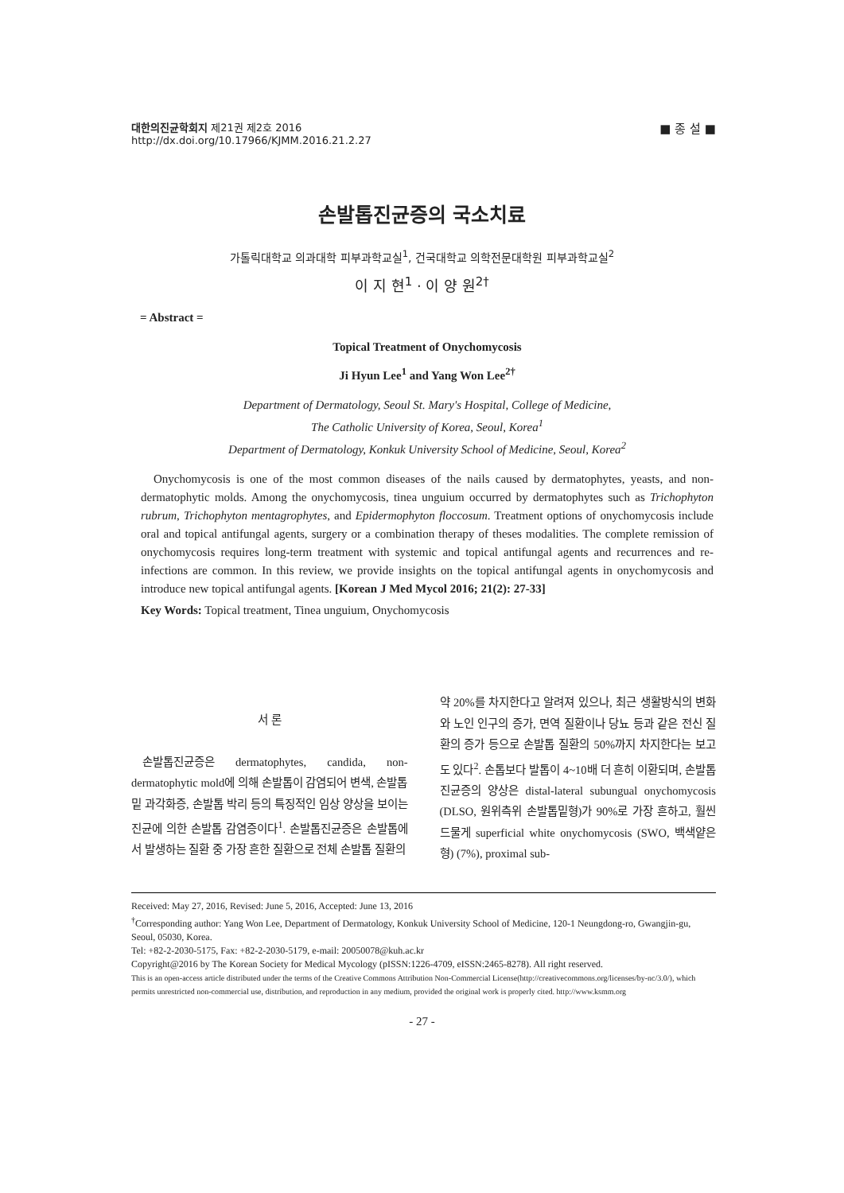■ 종 설 ■ 대한의진균학회지 제21권 제2호 2016
http://dx.doi.org/10.17966/KJMM.2016.21.2.27
손발톱진균증의 국소치료
가톨릭대학교 의과대학 피부과학교실<sup>1</sup>, 건국대학교 의학전문대학원 피부과학교실<sup>2</sup>
이 지 현<sup>1</sup> · 이 양 원<sup>2†</sup>
= Abstract =
Topical Treatment of Onychomycosis
Ji Hyun Lee<sup>1</sup> and Yang Won Lee<sup>2†</sup>
Department of Dermatology, Seoul St. Mary's Hospital, College of Medicine,
The Catholic University of Korea, Seoul, Korea<sup>1</sup>
Department of Dermatology, Konkuk University School of Medicine, Seoul, Korea<sup>2</sup>
Onychomycosis is one of the most common diseases of the nails caused by dermatophytes, yeasts, and non-dermatophytic molds. Among the onychomycosis, tinea unguium occurred by dermatophytes such as Trichophyton rubrum, Trichophyton mentagrophytes, and Epidermophyton floccosum. Treatment options of onychomycosis include oral and topical antifungal agents, surgery or a combination therapy of theses modalities. The complete remission of onychomycosis requires long-term treatment with systemic and topical antifungal agents and recurrences and re-infections are common. In this review, we provide insights on the topical antifungal agents in onychomycosis and introduce new topical antifungal agents. [Korean J Med Mycol 2016; 21(2): 27-33]
Key Words: Topical treatment, Tinea unguium, Onychomycosis
서 론
손발톱진균증은 dermatophytes, candida, non-dermatophytic mold에 의해 손발톱이 감염되어 변색, 손발톱밑 과각화증, 손발톱 박리 등의 특징적인 임상 양상을 보이는 진균에 의한 손발톱 감염증이다<sup>1</sup>. 손발톱진균증은 손발톱에서 발생하는 질환 중 가장 흔한 질환으로 전체 손발톱 질환의
약 20%를 차지한다고 알려져 있으나, 최근 생활방식의 변화와 노인 인구의 증가, 면역 질환이나 당뇨 등과 같은 전신 질환의 증가 등으로 손발톱 질환의 50%까지 차지한다는 보고도 있다<sup>2</sup>. 손톱보다 발톱이 4~10배 더 흔히 이환되며, 손발톱진균증의 양상은 distal-lateral subungual onychomycosis (DLSO, 원위측위 손발톱밑형)가 90%로 가장 흔하고, 훨씬 드물게 superficial white onychomycosis (SWO, 백색얕은형) (7%), proximal sub-
Received: May 27, 2016, Revised: June 5, 2016, Accepted: June 13, 2016
<sup>†</sup> Corresponding author: Yang Won Lee, Department of Dermatology, Konkuk University School of Medicine, 120-1 Neungdong-ro, Gwangjin-gu, Seoul, 05030, Korea.
Tel: +82-2-2030-5175, Fax: +82-2-2030-5179, e-mail: 20050078@kuh.ac.kr
Copyright@2016 by The Korean Society for Medical Mycology (pISSN:1226-4709, eISSN:2465-8278). All right reserved.
This is an open-access article distributed under the terms of the Creative Commons Attribution Non-Commercial License(http://creativecommons.org/licenses/by-nc/3.0/), which permits unrestricted non-commercial use, distribution, and reproduction in any medium, provided the original work is properly cited. http://www.ksmm.org
- 27 -